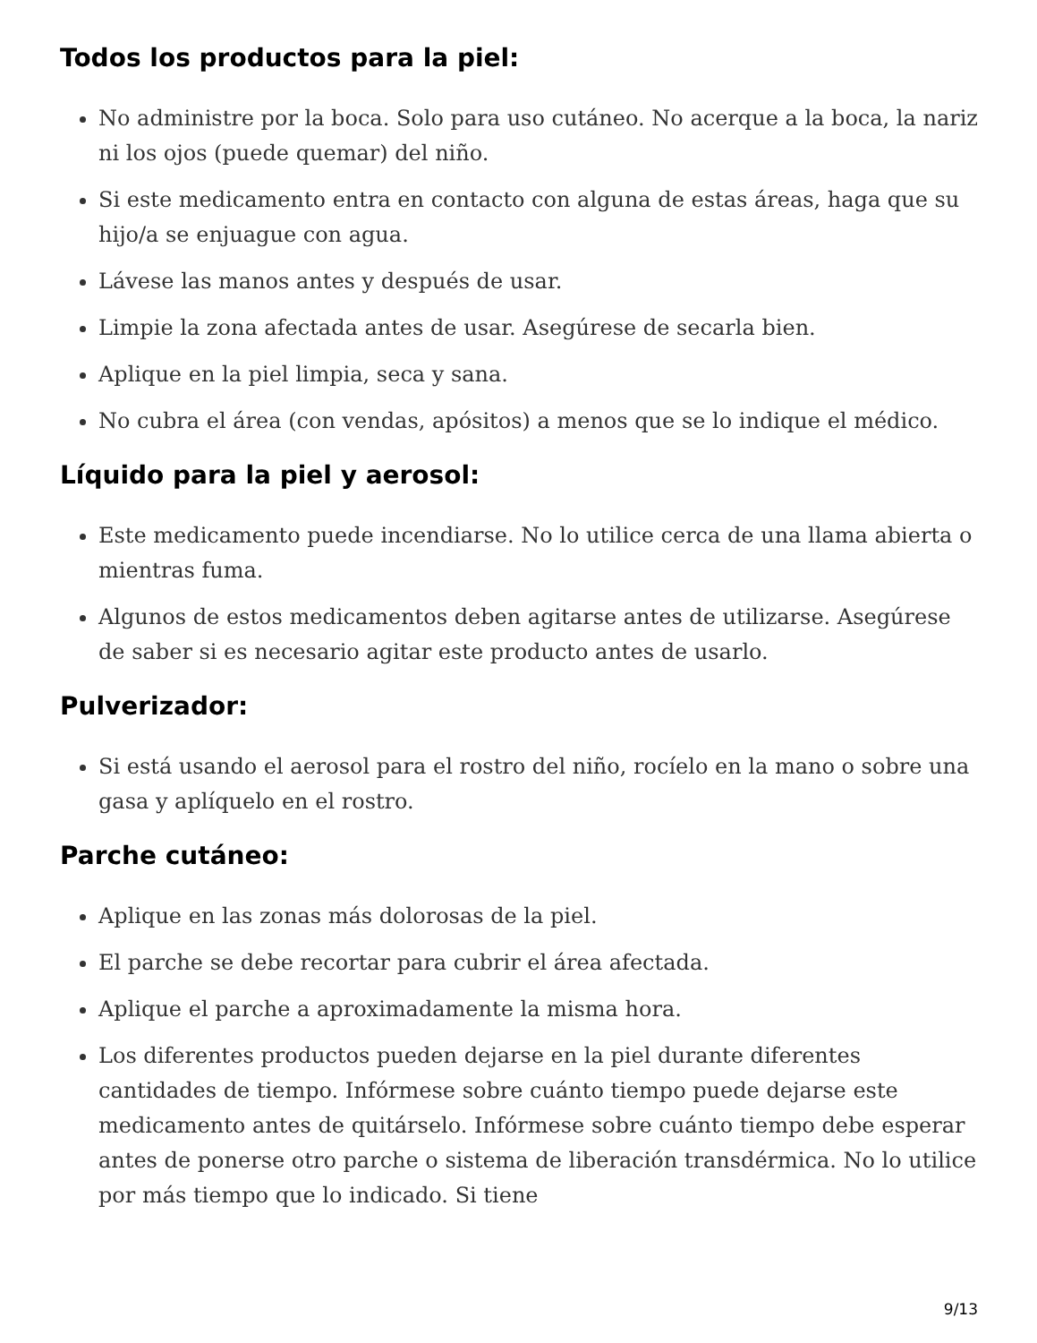Todos los productos para la piel:
No administre por la boca. Solo para uso cutáneo. No acerque a la boca, la nariz ni los ojos (puede quemar) del niño.
Si este medicamento entra en contacto con alguna de estas áreas, haga que su hijo/a se enjuague con agua.
Lávese las manos antes y después de usar.
Limpie la zona afectada antes de usar. Asegúrese de secarla bien.
Aplique en la piel limpia, seca y sana.
No cubra el área (con vendas, apósitos) a menos que se lo indique el médico.
Líquido para la piel y aerosol:
Este medicamento puede incendiarse. No lo utilice cerca de una llama abierta o mientras fuma.
Algunos de estos medicamentos deben agitarse antes de utilizarse. Asegúrese de saber si es necesario agitar este producto antes de usarlo.
Pulverizador:
Si está usando el aerosol para el rostro del niño, rocíelo en la mano o sobre una gasa y aplíquelo en el rostro.
Parche cutáneo:
Aplique en las zonas más dolorosas de la piel.
El parche se debe recortar para cubrir el área afectada.
Aplique el parche a aproximadamente la misma hora.
Los diferentes productos pueden dejarse en la piel durante diferentes cantidades de tiempo. Infórmese sobre cuánto tiempo puede dejarse este medicamento antes de quitárselo. Infórmese sobre cuánto tiempo debe esperar antes de ponerse otro parche o sistema de liberación transdérmica. No lo utilice por más tiempo que lo indicado. Si tiene
9/13